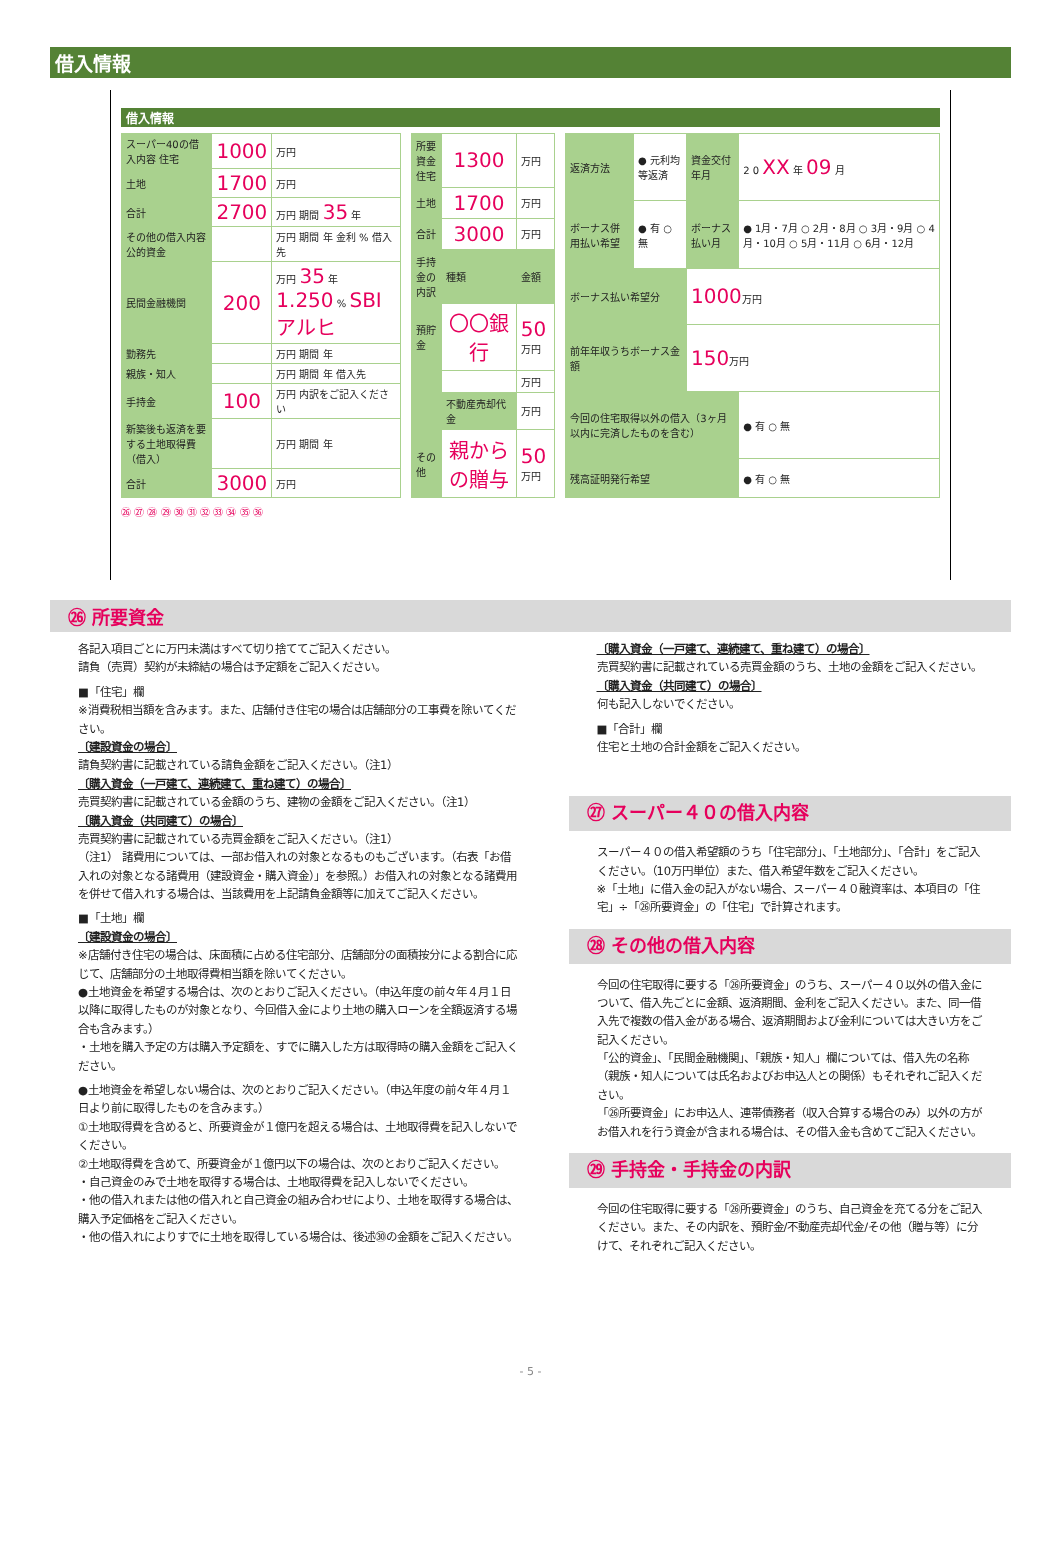借入情報
借入情報
| スーパー40の借入内容 住宅 | 1000 | 万円 |
| 土地 | 1700 | 万円 |
| 合計 | 2700 | 万円 期間 35 年 |
| その他の借入内容 公的資金 | | 万円 期間 年 金利 % 借入先 |
| 民間金融機関 | 200 | 万円 35 年 1.250 % SBIアルヒ |
| 勤務先 | | 万円 期間 年 |
| 親族・知人 | | 万円 期間 年 借入先 |
| 手持金 | 100 | 万円 内訳をご記入ください |
| 新築後も返済を要する土地取得費（借入） | | 万円 期間 年 |
| 合計 | 3000 | 万円 |
| 所要資金 住宅 | 1300 | 万円 |
| 土地 | 1700 | 万円 |
| 合計 | 3000 | 万円 |
| 手持金の内訳 | 種類 | 金額 |
| 預貯金 | 〇〇銀行 | 50 万円 |
| | | 万円 |
| | 不動産売却代金 | 万円 |
| その他 | 親からの贈与 | 50 万円 |
| 返済方法 | ● 元利均等返済 | 資金交付年月 | 2 0 XX 年 09 月 |
| ボーナス併用払い希望 | ● 有 ○ 無 | ボーナス払い月 | ● 1月・7月 ○ 2月・8月 ○ 3月・9月 ○ 4月・10月 ○ 5月・11月 ○ 6月・12月 |
| ボーナス払い希望分 | | 1000 万円 | |
| 前年年収うちボーナス金額 | | 150 万円 | |
| 今回の住宅取得以外の借入（3ヶ月以内に完済したものを含む） | | | ● 有 ○ 無 |
| 残高証明発行希望 | | | ● 有 ○ 無 |
㉖ ㉗ ㉘ ㉙ ㉚ ㉛ ㉜ ㉝ ㉞ ㉟ ㊱
㉖ 所要資金
各記入項目ごとに万円未満はすべて切り捨ててご記入ください。
請負（売買）契約が未締結の場合は予定額をご記入ください。
■「住宅」欄
※消費税相当額を含みます。また、店舗付き住宅の場合は店舗部分の工事費を除いてください。
〔建設資金の場合〕
請負契約書に記載されている請負金額をご記入ください。（注1）
〔購入資金（一戸建て、連続建て、重ね建て）の場合〕
売買契約書に記載されている金額のうち、建物の金額をご記入ください。（注1）
〔購入資金（共同建て）の場合〕
売買契約書に記載されている売買金額をご記入ください。（注1）
（注1） 諸費用については、一部お借入れの対象となるものもございます。（右表「お借入れの対象となる諸費用（建設資金・購入資金）」を参照。）お借入れの対象となる諸費用を併せて借入れする場合は、当該費用を上記請負金額等に加えてご記入ください。
■「土地」欄
〔建設資金の場合〕
※店舗付き住宅の場合は、床面積に占める住宅部分、店舗部分の面積按分による割合に応じて、店舗部分の土地取得費相当額を除いてください。
●土地資金を希望する場合は、次のとおりご記入ください。（申込年度の前々年４月１日以降に取得したものが対象となり、今回借入金により土地の購入ローンを全額返済する場合も含みます。）
・土地を購入予定の方は購入予定額を、すでに購入した方は取得時の購入金額をご記入ください。
●土地資金を希望しない場合は、次のとおりご記入ください。（申込年度の前々年４月１日より前に取得したものを含みます。）
①土地取得費を含めると、所要資金が１億円を超える場合は、土地取得費を記入しないでください。
②土地取得費を含めて、所要資金が１億円以下の場合は、次のとおりご記入ください。
・自己資金のみで土地を取得する場合は、土地取得費を記入しないでください。
・他の借入れまたは他の借入れと自己資金の組み合わせにより、土地を取得する場合は、購入予定価格をご記入ください。
・他の借入れによりすでに土地を取得している場合は、後述㉚の金額をご記入ください。
〔購入資金（一戸建て、連続建て、重ね建て）の場合〕
売買契約書に記載されている売買金額のうち、土地の金額をご記入ください。
〔購入資金（共同建て）の場合〕
何も記入しないでください。
■「合計」欄
住宅と土地の合計金額をご記入ください。
㉗ スーパー４０の借入内容
スーパー４０の借入希望額のうち「住宅部分」、「土地部分」、「合計」をご記入ください。（10万円単位）また、借入希望年数をご記入ください。
※「土地」に借入金の記入がない場合、スーパー４０融資率は、本項目の「住宅」÷「㉖所要資金」の「住宅」で計算されます。
㉘ その他の借入内容
今回の住宅取得に要する「㉖所要資金」のうち、スーパー４０以外の借入金について、借入先ごとに金額、返済期間、金利をご記入ください。また、同一借入先で複数の借入金がある場合、返済期間および金利については大きい方をご記入ください。
「公的資金」、「民間金融機関」、「親族・知人」欄については、借入先の名称（親族・知人については氏名およびお申込人との関係）もそれぞれご記入ください。
「㉖所要資金」にお申込人、連帯債務者（収入合算する場合のみ）以外の方がお借入れを行う資金が含まれる場合は、その借入金も含めてご記入ください。
㉙ 手持金・手持金の内訳
今回の住宅取得に要する「㉖所要資金」のうち、自己資金を充てる分をご記入ください。また、その内訳を、預貯金/不動産売却代金/その他（贈与等）に分けて、それぞれご記入ください。
- 5 -